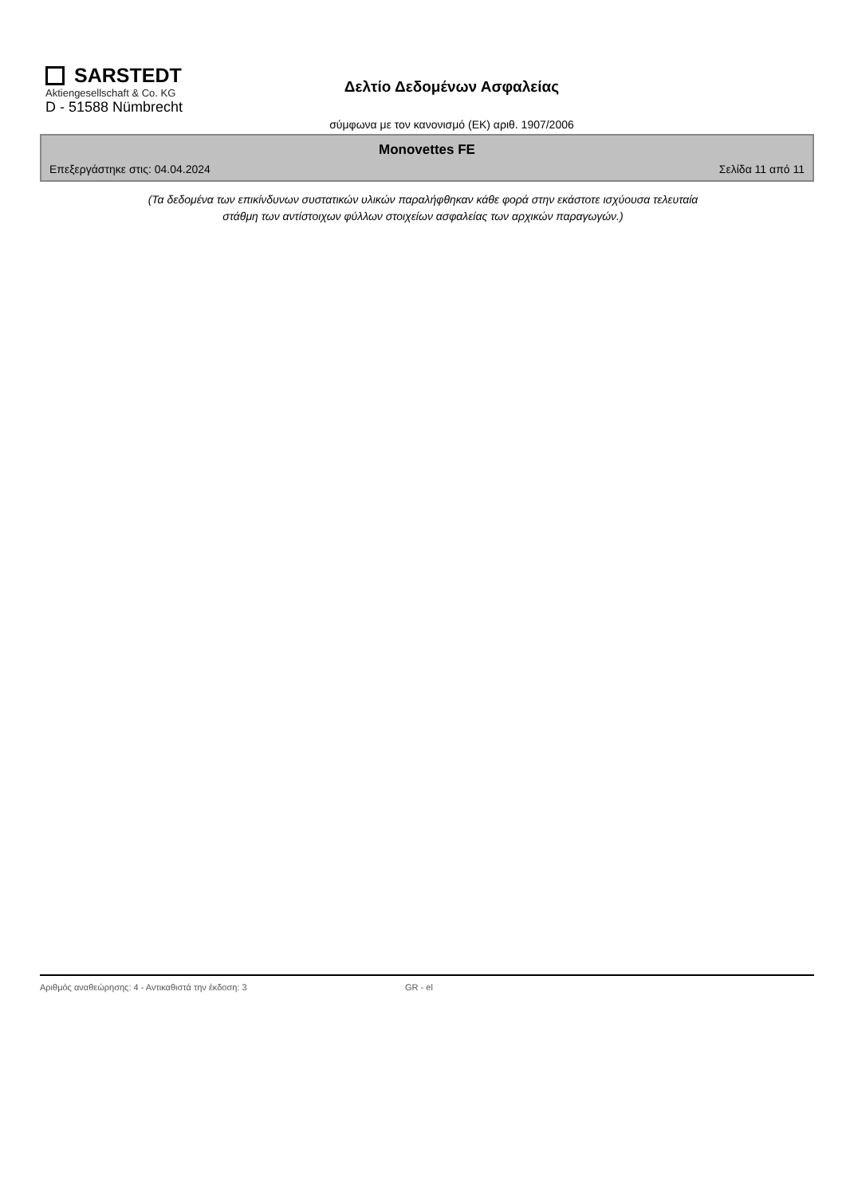SARSTEDT
Aktiengesellschaft & Co. KG
D - 51588 Nümbrecht
Δελτίο Δεδομένων Ασφαλείας
σύμφωνα με τον κανονισμό (ΕΚ) αριθ. 1907/2006
Monovettes FE
Επεξεργάστηκε στις: 04.04.2024 Σελίδα 11 από 11
(Τα δεδομένα των επικίνδυνων συστατικών υλικών παραλήφθηκαν κάθε φορά στην εκάστοτε ισχύουσα τελευταία
στάθμη των αντίστοιχων φύλλων στοιχείων ασφαλείας των αρχικών παραγωγών.)
Αριθμός αναθεώρησης: 4 - Αντικαθιστά την έκδοση: 3 GR - el